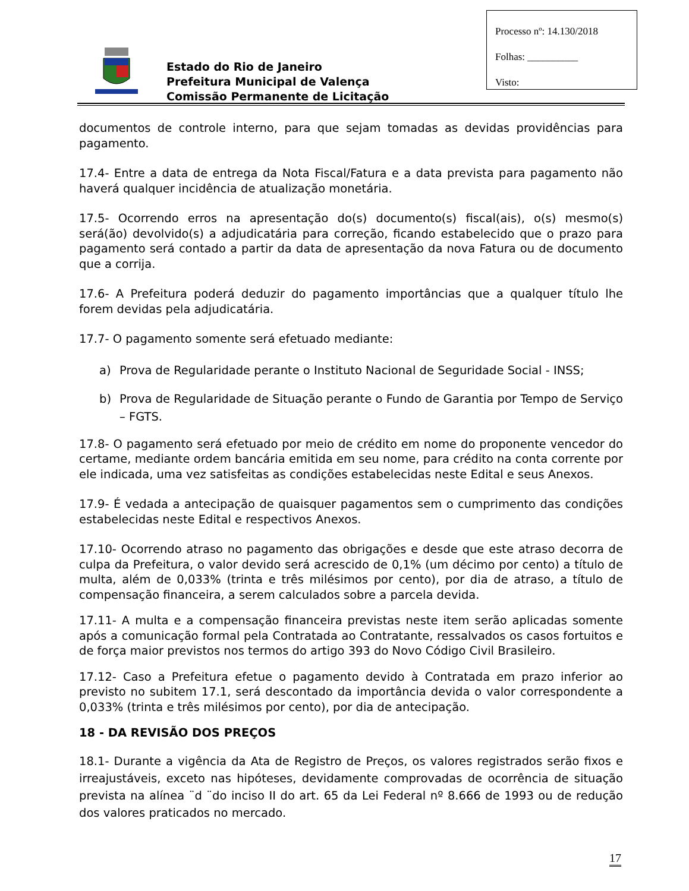Estado do Rio de Janeiro
Prefeitura Municipal de Valença
Comissão Permanente de Licitação
Processo nº: 14.130/2018
Folhas: __________
Visto:
documentos de controle interno, para que sejam tomadas as devidas providências para pagamento.
17.4- Entre a data de entrega da Nota Fiscal/Fatura e a data prevista para pagamento não haverá qualquer incidência de atualização monetária.
17.5- Ocorrendo erros na apresentação do(s) documento(s) fiscal(ais), o(s) mesmo(s) será(ão) devolvido(s) a adjudicatária para correção, ficando estabelecido que o prazo para pagamento será contado a partir da data de apresentação da nova Fatura ou de documento que a corrija.
17.6- A Prefeitura poderá deduzir do pagamento importâncias que a qualquer título lhe forem devidas pela adjudicatária.
17.7- O pagamento somente será efetuado mediante:
a) Prova de Regularidade perante o Instituto Nacional de Seguridade Social - INSS;
b) Prova de Regularidade de Situação perante o Fundo de Garantia por Tempo de Serviço – FGTS.
17.8- O pagamento será efetuado por meio de crédito em nome do proponente vencedor do certame, mediante ordem bancária emitida em seu nome, para crédito na conta corrente por ele indicada, uma vez satisfeitas as condições estabelecidas neste Edital e seus Anexos.
17.9- É vedada a antecipação de quaisquer pagamentos sem o cumprimento das condições estabelecidas neste Edital e respectivos Anexos.
17.10- Ocorrendo atraso no pagamento das obrigações e desde que este atraso decorra de culpa da Prefeitura, o valor devido será acrescido de 0,1% (um décimo por cento) a título de multa, além de 0,033% (trinta e três milésimos por cento), por dia de atraso, a título de compensação financeira, a serem calculados sobre a parcela devida.
17.11- A multa e a compensação financeira previstas neste item serão aplicadas somente após a comunicação formal pela Contratada ao Contratante, ressalvados os casos fortuitos e de força maior previstos nos termos do artigo 393 do Novo Código Civil Brasileiro.
17.12- Caso a Prefeitura efetue o pagamento devido à Contratada em prazo inferior ao previsto no subitem 17.1, será descontado da importância devida o valor correspondente a 0,033% (trinta e três milésimos por cento), por dia de antecipação.
18 - DA REVISÃO DOS PREÇOS
18.1- Durante a vigência da Ata de Registro de Preços, os valores registrados serão fixos e irreajustáveis, exceto nas hipóteses, devidamente comprovadas de ocorrência de situação prevista na alínea ¨d ¨do inciso II do art. 65 da Lei Federal nº 8.666 de 1993 ou de redução dos valores praticados no mercado.
17